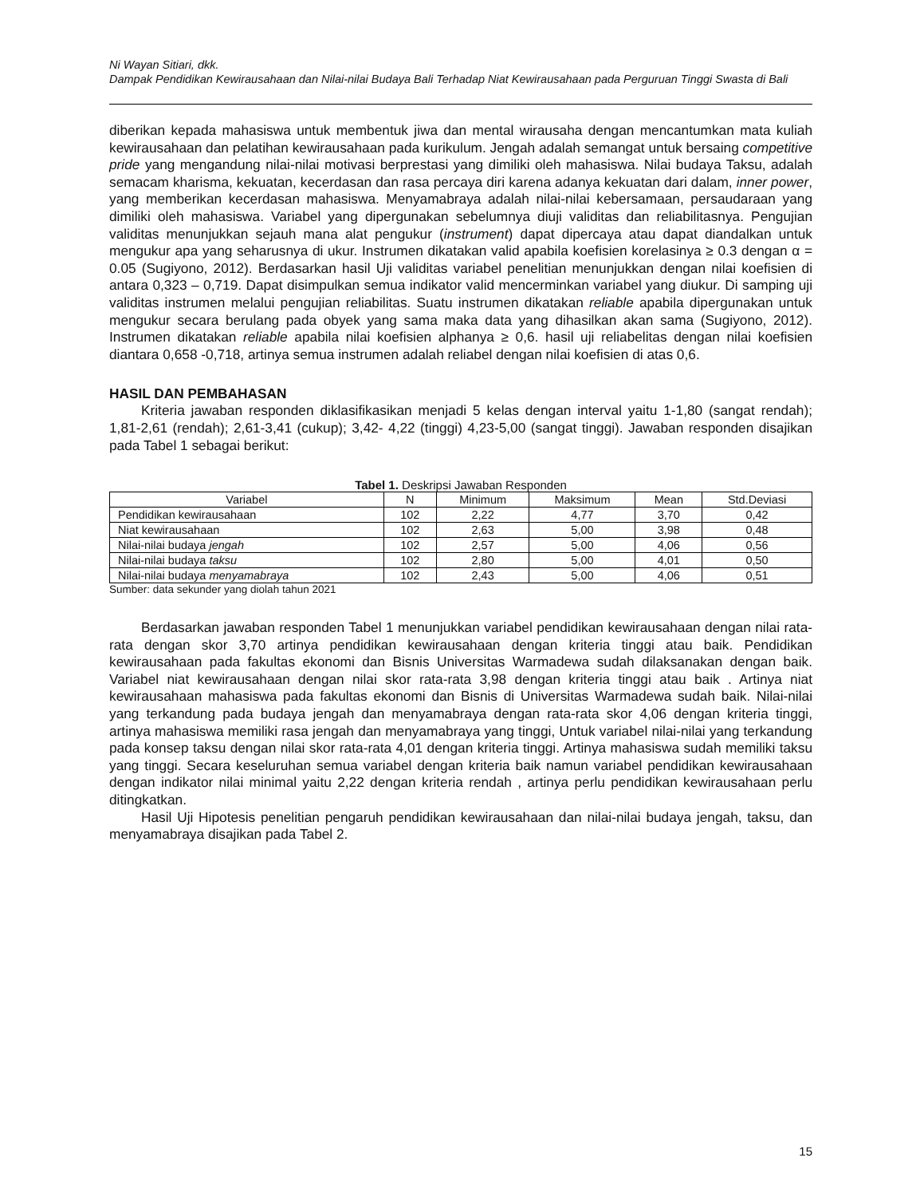Ni Wayan Sitiari, dkk.
Dampak Pendidikan Kewirausahaan dan Nilai-nilai Budaya Bali Terhadap Niat Kewirausahaan pada Perguruan Tinggi Swasta di Bali
diberikan kepada mahasiswa untuk membentuk jiwa dan mental wirausaha dengan mencantumkan mata kuliah kewirausahaan dan pelatihan kewirausahaan pada kurikulum. Jengah adalah semangat untuk bersaing competitive pride yang mengandung nilai-nilai motivasi berprestasi yang dimiliki oleh mahasiswa. Nilai budaya Taksu, adalah semacam kharisma, kekuatan, kecerdasan dan rasa percaya diri karena adanya kekuatan dari dalam, inner power, yang memberikan kecerdasan mahasiswa. Menyamabraya adalah nilai-nilai kebersamaan, persaudaraan yang dimiliki oleh mahasiswa. Variabel yang dipergunakan sebelumnya diuji validitas dan reliabilitasnya. Pengujian validitas menunjukkan sejauh mana alat pengukur (instrument) dapat dipercaya atau dapat diandalkan untuk mengukur apa yang seharusnya di ukur. Instrumen dikatakan valid apabila koefisien korelasinya ≥ 0.3 dengan α = 0.05 (Sugiyono, 2012). Berdasarkan hasil Uji validitas variabel penelitian menunjukkan dengan nilai koefisien di antara 0,323 – 0,719. Dapat disimpulkan semua indikator valid mencerminkan variabel yang diukur. Di samping uji validitas instrumen melalui pengujian reliabilitas. Suatu instrumen dikatakan reliable apabila dipergunakan untuk mengukur secara berulang pada obyek yang sama maka data yang dihasilkan akan sama (Sugiyono, 2012). Instrumen dikatakan reliable apabila nilai koefisien alphanya ≥ 0,6. hasil uji reliabelitas dengan nilai koefisien diantara 0,658 -0,718, artinya semua instrumen adalah reliabel dengan nilai koefisien di atas 0,6.
HASIL DAN PEMBAHASAN
Kriteria jawaban responden diklasifikasikan menjadi 5 kelas dengan interval yaitu 1-1,80 (sangat rendah); 1,81-2,61 (rendah); 2,61-3,41 (cukup); 3,42- 4,22 (tinggi) 4,23-5,00 (sangat tinggi). Jawaban responden disajikan pada Tabel 1 sebagai berikut:
Tabel 1. Deskripsi Jawaban Responden
| Variabel | N | Minimum | Maksimum | Mean | Std.Deviasi |
| --- | --- | --- | --- | --- | --- |
| Pendidikan kewirausahaan | 102 | 2,22 | 4,77 | 3,70 | 0,42 |
| Niat kewirausahaan | 102 | 2,63 | 5,00 | 3,98 | 0,48 |
| Nilai-nilai budaya jengah | 102 | 2,57 | 5,00 | 4,06 | 0,56 |
| Nilai-nilai budaya taksu | 102 | 2,80 | 5,00 | 4,01 | 0,50 |
| Nilai-nilai budaya menyamabraya | 102 | 2,43 | 5,00 | 4,06 | 0,51 |
Sumber: data sekunder yang diolah tahun 2021
Berdasarkan jawaban responden Tabel 1 menunjukkan variabel pendidikan kewirausahaan dengan nilai rata-rata dengan skor 3,70 artinya pendidikan kewirausahaan dengan kriteria tinggi atau baik. Pendidikan kewirausahaan pada fakultas ekonomi dan Bisnis Universitas Warmadewa sudah dilaksanakan dengan baik. Variabel niat kewirausahaan dengan nilai skor rata-rata 3,98 dengan kriteria tinggi atau baik . Artinya niat kewirausahaan mahasiswa pada fakultas ekonomi dan Bisnis di Universitas Warmadewa sudah baik. Nilai-nilai yang terkandung pada budaya jengah dan menyamabraya dengan rata-rata skor 4,06 dengan kriteria tinggi, artinya mahasiswa memiliki rasa jengah dan menyamabraya yang tinggi, Untuk variabel nilai-nilai yang terkandung pada konsep taksu dengan nilai skor rata-rata 4,01 dengan kriteria tinggi. Artinya mahasiswa sudah memiliki taksu yang tinggi. Secara keseluruhan semua variabel dengan kriteria baik namun variabel pendidikan kewirausahaan dengan indikator nilai minimal yaitu 2,22 dengan kriteria rendah , artinya perlu pendidikan kewirausahaan perlu ditingkatkan.
Hasil Uji Hipotesis penelitian pengaruh pendidikan kewirausahaan dan nilai-nilai budaya jengah, taksu, dan menyamabraya disajikan pada Tabel 2.
15